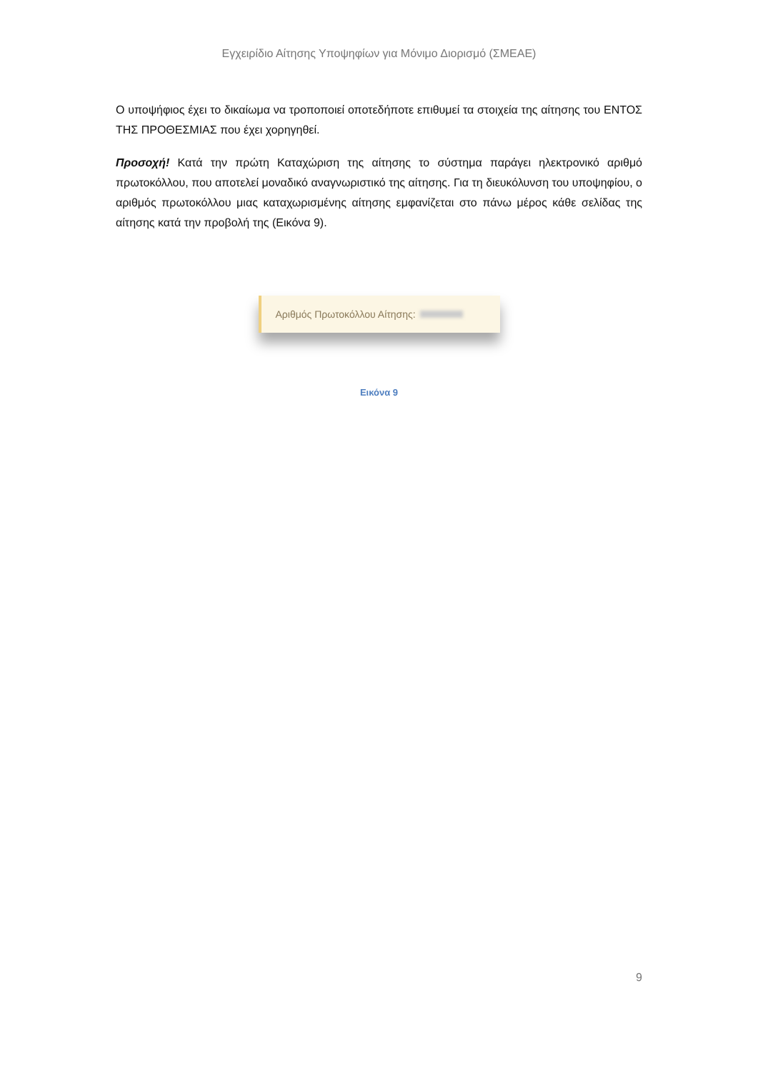Εγχειρίδιο Αίτησης Υποψηφίων για Μόνιμο Διορισμό (ΣΜΕΑΕ)
Ο υποψήφιος έχει το δικαίωμα να τροποποιεί οποτεδήποτε επιθυμεί τα στοιχεία της αίτησης του ΕΝΤΟΣ ΤΗΣ ΠΡΟΘΕΣΜΙΑΣ που έχει χορηγηθεί.
Προσοχή! Κατά την πρώτη Καταχώριση της αίτησης το σύστημα παράγει ηλεκτρονικό αριθμό πρωτοκόλλου, που αποτελεί μοναδικό αναγνωριστικό της αίτησης. Για τη διευκόλυνση του υποψηφίου, ο αριθμός πρωτοκόλλου μιας καταχωρισμένης αίτησης εμφανίζεται στο πάνω μέρος κάθε σελίδας της αίτησης κατά την προβολή της (Εικόνα 9).
Αριθμός Πρωτοκόλλου Αίτησης:
Εικόνα 9
9